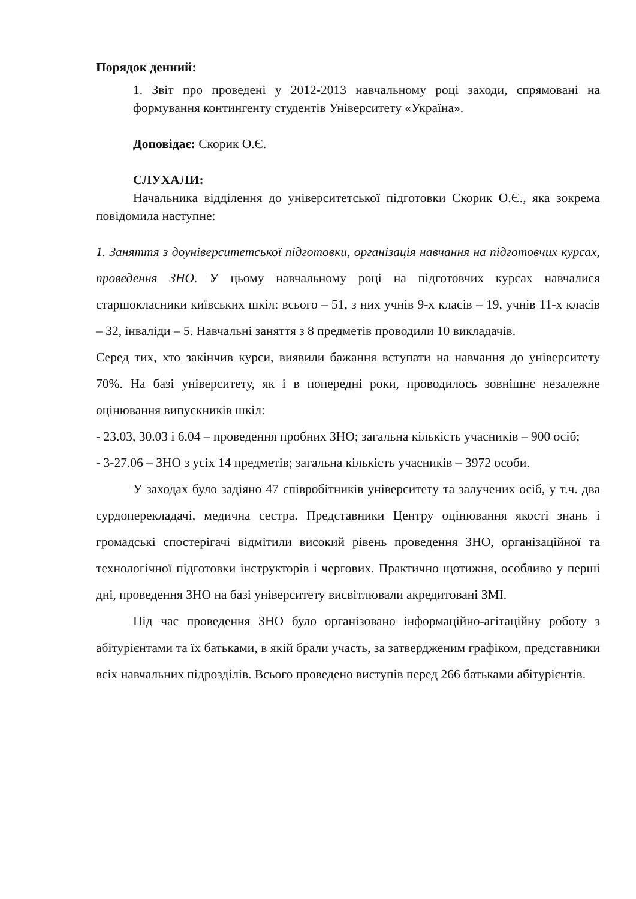Порядок денний:
1. Звіт про проведені у 2012-2013 навчальному році заходи, спрямовані на формування контингенту студентів Університету «Україна».
Доповідає: Скорик О.Є.
СЛУХАЛИ:
Начальника відділення до університетської підготовки Скорик О.Є., яка зокрема повідомила наступне:
1. Заняття з доуніверситетської підготовки, організація навчання на підготовчих курсах, проведення ЗНО. У цьому навчальному році на підготовчих курсах навчалися старшокласники київських шкіл: всього – 51, з них учнів 9-х класів – 19, учнів 11-х класів – 32, інваліди – 5. Навчальні заняття з 8 предметів проводили 10 викладачів.
Серед тих, хто закінчив курси, виявили бажання вступати на навчання до університету 70%. На базі університету, як і в попередні роки, проводилось зовнішнє незалежне оцінювання випускників шкіл:
- 23.03, 30.03 і 6.04 – проведення пробних ЗНО; загальна кількість учасників – 900 осіб;
- 3-27.06 – ЗНО з усіх 14 предметів; загальна кількість учасників – 3972 особи.
У заходах було задіяно 47 співробітників університету та залучених осіб, у т.ч. два сурдоперекладачі, медична сестра. Представники Центру оцінювання якості знань і громадські спостерігачі відмітили високий рівень проведення ЗНО, організаційної та технологічної підготовки інструкторів і чергових. Практично щотижня, особливо у перші дні, проведення ЗНО на базі університету висвітлювали акредитовані ЗМІ.
Під час проведення ЗНО було організовано інформаційно-агітаційну роботу з абітурієнтами та їх батьками, в якій брали участь, за затвердженим графіком, представники всіх навчальних підрозділів. Всього проведено виступів перед 266 батьками абітурієнтів.